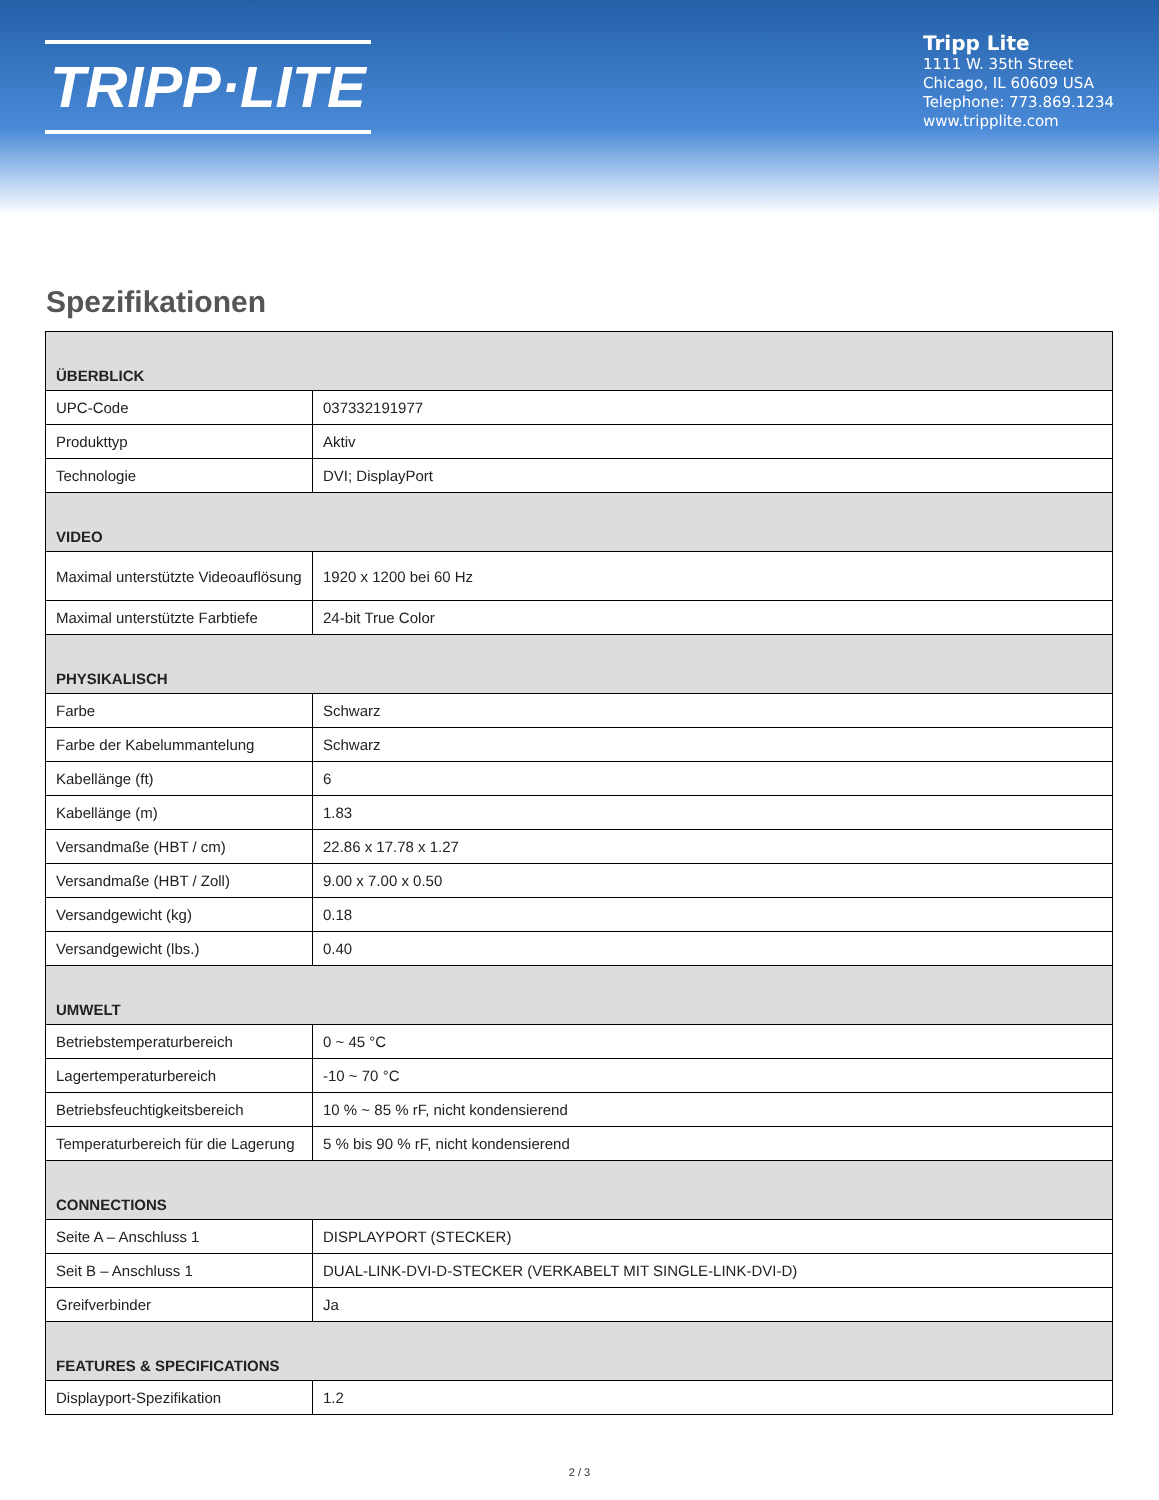TRIPP·LITE
Tripp Lite
1111 W. 35th Street
Chicago, IL 60609 USA
Telephone: 773.869.1234
www.tripplite.com
Spezifikationen
| ÜBERBLICK | |
| --- | --- |
| UPC-Code | 037332191977 |
| Produkttyp | Aktiv |
| Technologie | DVI; DisplayPort |
| VIDEO | |
| Maximal unterstützte Videoauflösung | 1920 x 1200 bei 60 Hz |
| Maximal unterstützte Farbtiefe | 24-bit True Color |
| PHYSIKALISCH | |
| Farbe | Schwarz |
| Farbe der Kabelummantelung | Schwarz |
| Kabellänge (ft) | 6 |
| Kabellänge (m) | 1.83 |
| Versandmaße (HBT / cm) | 22.86 x 17.78 x 1.27 |
| Versandmaße (HBT / Zoll) | 9.00 x 7.00 x 0.50 |
| Versandgewicht (kg) | 0.18 |
| Versandgewicht (lbs.) | 0.40 |
| UMWELT | |
| Betriebstemperaturbereich | 0 ~ 45 °C |
| Lagertemperaturbereich | -10 ~ 70 °C |
| Betriebsfeuchtigkeitsbereich | 10 % ~ 85 % rF, nicht kondensierend |
| Temperaturbereich für die Lagerung | 5 % bis 90 % rF, nicht kondensierend |
| CONNECTIONS | |
| Seite A – Anschluss 1 | DISPLAYPORT (STECKER) |
| Seit B – Anschluss 1 | DUAL-LINK-DVI-D-STECKER (VERKABELT MIT SINGLE-LINK-DVI-D) |
| Greifverbinder | Ja |
| FEATURES & SPECIFICATIONS | |
| Displayport-Spezifikation | 1.2 |
2 / 3